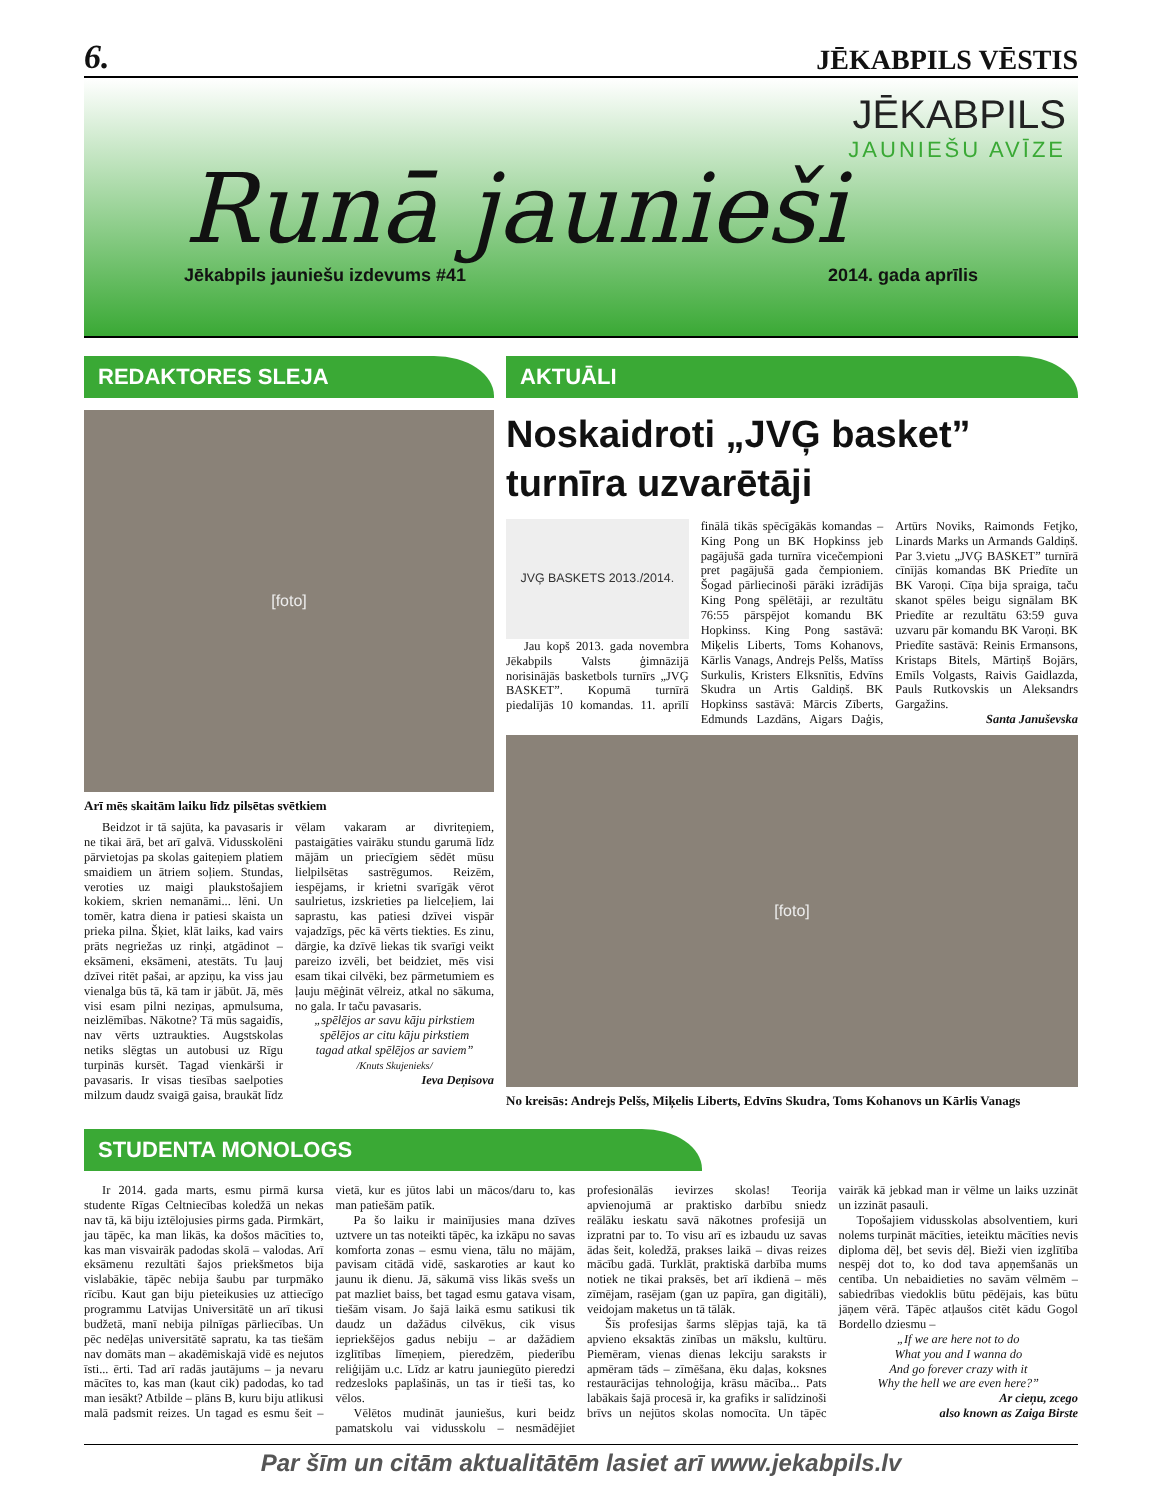6. JĒKABPILS VĒSTIS
JĒKABPILS
JAUNIEŠU AVĪZE
Runā jaunieši
Jēkabpils jauniešu izdevums #41 2014. gada aprīlis
REDAKTORES SLEJA
[foto]
Arī mēs skaitām laiku līdz pilsētas svētkiem
Beidzot ir tā sajūta, ka pavasaris ir ne tikai ārā, bet arī galvā. Vidusskolēni pārvietojas pa skolas gaiteņiem platiem smaidiem un ātriem soļiem. Stundas, verot­ies uz maigi plaukstošajiem kokiem, skrien nemanāmi... lēni. Un tomēr, katra diena ir patiesi skaista un prieka pilna. Šķiet, klāt laiks, kad vairs prāts negriežas uz rinķi, atgādinot – eksāmeni, eksāmeni, atestāts. Tu ļauj dzīvei ritēt pašai, ar apziņu, ka viss jau vienalga būs tā, kā tam ir jābūt. Jā, mēs visi esam pilni neziņas, apmulsuma, neizlēmības. Nākotne? Tā mūs sagaidīs, nav vērts uztraukties. Augstskolas netiks slēgtas un autobusi uz Rīgu turpinās kursēt. Tagad vienkārši ir pavasaris. Ir visas tiesības saelpoties milzum daudz svaigā gaisa, braukāt līdz vēlam vakaram ar divriteņiem, pastaigāties vairāku stundu garumā līdz mājām un priecīgiem sēdēt mūsu lielpilsētas sastrēgumos. Reizēm, iespējams, ir krietni svarīgāk vērot saulrietus, izskrieties pa lielceļiem, lai saprastu, kas patiesi dzīvei vispār vajadzīgs, pēc kā vērts tiekties. Es zinu, dārgie, ka dzīvē liekas tik svarīgi veikt pareizo izvēli, bet beidziet, mēs visi esam tikai cilvēki, bez pārmetumiem es ļauju mēģināt vēlreiz, atkal no sākuma, no gala. Ir taču pavasaris.
„spēlējos ar savu kāju pirkstiem
spēlējos ar citu kāju pirkstiem
tagad atkal spēlējos ar saviem”
/Knuts Skujenieks/
Ieva Deņisova
AKTUĀLI
Noskaidroti „JVĢ basket” turnīra uzvarētāji
JVĢ BASKETS 2013./2014.
Jau kopš 2013. gada novembra Jēkabpils Valsts ģimnāzijā norisinājās basketbols turnīrs „JVĢ BASKET”. Kopumā turnīrā piedalījās 10 komandas. 11. aprīlī finālā tikās spēcīgākās komandas – King Pong un BK Hopkinss jeb pagājušā gada turnīra vicečempioni pret pagājušā gada čempioniem. Šogad pārliecinoši pārāki izrādījās King Pong spēlētāji, ar rezultātu 76:55 pārspējot komandu BK Hopkinss. King Pong sastāvā: Miķelis Liberts, Toms Kohanovs, Kārlis Vanags, Andrejs Pelšs, Matīss Surkulis, Kristers Elksnītis, Edvīns Skudra un Artis Galdiņš. BK Hopkinss sastāvā: Mārcis Zīberts, Edmunds Lazdāns, Aigars Daģis, Artūrs Noviks, Raimonds Fetjko, Linards Marks un Armands Galdiņš. Par 3.vietu „JVĢ BASKET” turnīrā cīnījās komandas BK Priedīte un BK Varoņi. Cīņa bija spraiga, taču skanot spēles beigu signālam BK Priedīte ar rezultātu 63:59 guva uzvaru pār komandu BK Varoņi. BK Priedīte sastāvā: Reinis Ermansons, Kristaps Bitels, Mārtiņš Bojārs, Emīls Volgasts, Raivis Gaidlazda, Pauls Rutkovskis un Aleksandrs Gargažins.
Santa Januševska
[foto]
No kreisās: Andrejs Pelšs, Miķelis Liberts, Edvīns Skudra, Toms Kohanovs un Kārlis Vanags
STUDENTA MONOLOGS
Ir 2014. gada marts, esmu pirmā kursa studente Rīgas Celtniecības koledžā un nekas nav tā, kā biju iztēlojusies pirms gada. Pirmkārt, jau tāpēc, ka man likās, ka došos mācīties to, kas man visvairāk padodas skolā – valodas. Arī eksāmenu rezultāti šajos priekšmetos bija vislabākie, tāpēc nebija šaubu par turpmāko rīcību. Kaut gan biju pieteikusies uz attiecīgo programmu Latvijas Universitātē un arī tikusi budžetā, manī nebija pilnīgas pārliecības. Un pēc nedēļas universitātē sapratu, ka tas tiešām nav domāts man – akadēmiskajā vidē es nejutos īsti... ērti. Tad arī radās jautājums – ja nevaru mācītes to, kas man (kaut cik) padodas, ko tad man iesākt? Atbilde – plāns B, kuru biju atlikusi malā padsmit reizes. Un tagad es esmu šeit – vietā, kur es jūtos labi un mācos/daru to, kas man patiešām patīk.
Pa šo laiku ir mainījusies mana dzīves uztvere un tas noteikti tāpēc, ka izkāpu no savas komforta zonas – esmu viena, tālu no mājām, pavisam citādā vidē, saskaroties ar kaut ko jaunu ik dienu. Jā, sākumā viss likās svešs un pat mazliet baiss, bet tagad esmu gatava visam, tiešām visam. Jo šajā laikā esmu satikusi tik daudz un dažādus cilvēkus, cik visus iepriekšējos gadus nebiju – ar dažādiem izglītības līmeņiem, pieredzēm, piederību reliģijām u.c. Līdz ar katru jauniegūto pieredzi redzesloks paplašinās, un tas ir tieši tas, ko vēlos.
Vēlētos mudināt jauniešus, kuri beidz pamatskolu vai vidusskolu – nesmādējiet profesionālās ievirzes skolas! Teorija apvienojumā ar praktisko darbību sniedz reālāku ieskatu savā nākotnes profesijā un izpratni par to. To visu arī es izbaudu uz savas ādas šeit, koledžā, prakses laikā – divas reizes mācību gadā. Turklāt, praktiskā darbība mums notiek ne tikai praksēs, bet arī ikdienā – mēs zīmējam, rasējam (gan uz papīra, gan digitāli), veidojam maketus un tā tālāk.
Šīs profesijas šarms slēpjas tajā, ka tā apvieno eksaktās zinības un mākslu, kultūru. Piemēram, vienas dienas lekciju saraksts ir apmēram tāds – zīmēšana, ēku daļas, koksnes restaurācijas tehnoloģija, krāsu mācība... Pats labākais šajā procesā ir, ka grafiks ir salīdzinoši brīvs un nejūtos skolas nomocīta. Un tāpēc vairāk kā jebkad man ir vēlme un laiks uzzināt un izzināt pasauli.
Topošajiem vidusskolas absolventiem, kuri nolems turpināt mācīties, ieteiktu mācīties nevis diploma dēļ, bet sevis dēļ. Bieži vien izglītība nespēj dot to, ko dod tava apņemšanās un centība. Un nebaidieties no savām vēlmēm – sabiedrības viedoklis būtu pēdējais, kas būtu jāņem vērā. Tāpēc atļaušos citēt kādu Gogol Bordello dziesmu –
„If we are here not to do
What you and I wanna do
And go forever crazy with it
Why the hell we are even here?”
Ar cieņu, zcego
also known as Zaiga Birste
Par šīm un citām aktualitātēm lasiet arī www.jekabpils.lv